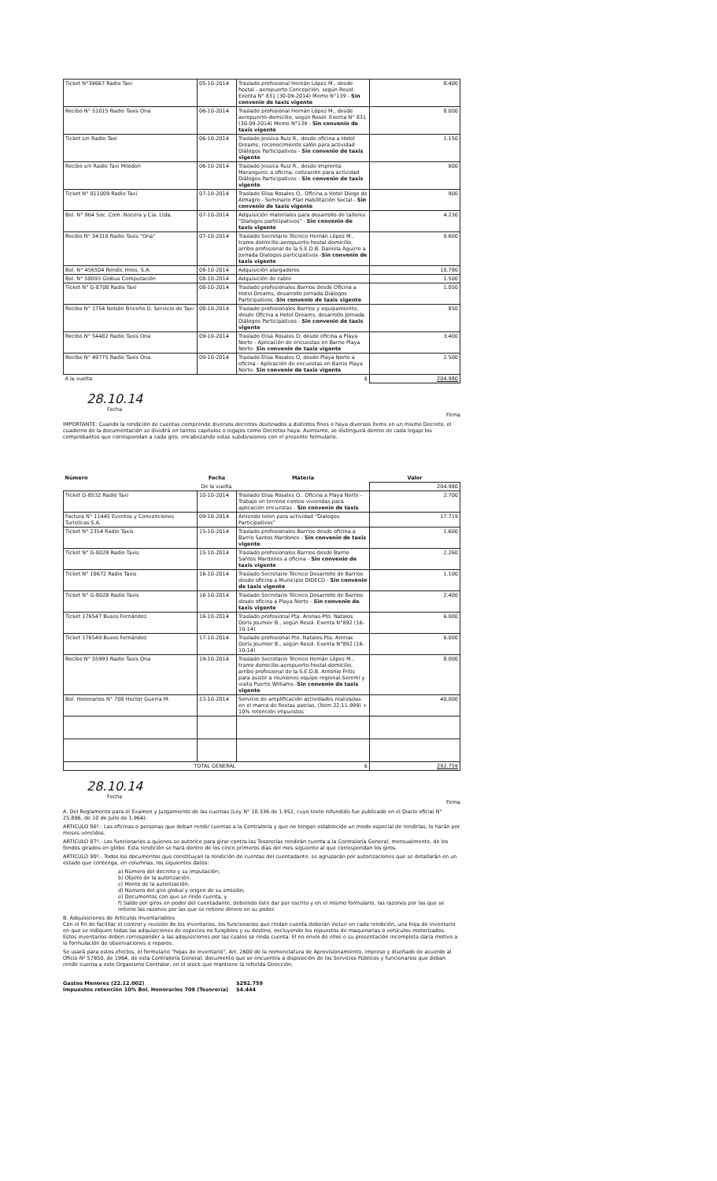| Ticket N°39667 Radio Taxi | 05-10-2014 | Traslado profesional Hernán López M., desde hostal - aeropuerto Concepción, según Resol. Exenta N° 831 (30-09-2014) Memo N°139 - Sin convenio de taxis vigente | 8.400 |
| Recibo N° 51015 Radio Taxis Ona | 06-10-2014 | Traslado profesional Hernán López M., desde aeropuerto-domicilio, según Resol. Exenta N° 831 (30-09-2014) Memo N°139 - Sin convenio de taxis vigente | 8.000 |
| Ticket s/n Radio Taxi | 06-10-2014 | Traslado Jessica Ruiz R., desde oficina a Hotel Dreams, reconocimiento salón para actividad Diálogos Participativos - Sin convenio de taxis vigente | 1.150 |
| Recibo s/n Radio Taxi Milodon | 06-10-2014 | Traslado Jessica Ruiz R., desde Imprenta Marangunic a oficina, cotización para actividad Diálogos Participativos - Sin convenio de taxis vigente | 800 |
| Ticket N° 011009 Radio Taxi | 07-10-2014 | Traslado Elisa Rosales O,. Oficina a Hotel Diego de Almagro - Seminario Plan Habilitación Social - Sin convenio de taxis vigente | 900 |
| Bol. N° 964 Soc. Com. Nocera y Cia. Ltda. | 07-10-2014 | Adquisición materiales para desarrollo de talleres "Dialogos participativos" - Sin convenio de taxis vigente | 4.230 |
| Recibo N° 54310 Radio Taxis "Ona" | 07-10-2014 | Traslado Secretario Técnico Hernán López M., tramo domicilio-aeropuerto-hostal-domicilio, arribo profesional de la S.E.D.B. Daniela Aguirre a Jornada Dialogos participativos - Sin convenio de taxis vigente | 9.600 |
| Bol. N° 456504 Rendic Hnos. S.A. | 08-10-2014 | Adquisición alargadores | 10.780 |
| Bol. N° 58093 Globus Computación | 08-10-2014 | Adquisición de cable | 1.500 |
| Ticket N° G-8708 Radio Taxi | 08-10-2014 | Traslado profesionales Barrios desde Oficina a Hotel Dreams, desarrollo Jornada Diálogos Participativos - Sin convenio de taxis vigente | 1.050 |
| Recibo N° 1754 Nelsón Briceño O. Servicio de Taxi | 08-10-2014 | Traslado profesionales Barrios y equipamiento, desde Oficina a Hotel Dreams, desarrollo Jornada Diálogos Participativos - Sin convenio de taxis vigente | 850 |
| Recibo N° 54482 Radio Taxis Ona | 09-10-2014 | Traslado Elisa Rosales O, desde oficina a Playa Norte - Aplicación de encuestas en Barrio Playa Norte- Sin convenio de taxis vigente | 3.400 |
| Recibo N° 49775 Radio Taxis Ona | 09-10-2014 | Traslado Elisa Rosales O, desde Playa Norte a oficina - Aplicación de encuestas en Barrio Playa Norte- Sin convenio de taxis vigente | 2.500 |
| A la vuelta $ | | | 204.980 |
28.10.14
Fecha
Firma
IMPORTANTE: Cuando la rendición de cuentas comprende diversos decretos destinados a distintos fines o haya diversos ítems en un mismo Decreto, el cuaderno de la documentación se dividirá en tantos capítulos o legajos como Decretos haya. Asimismo, se distinguirá dentro de cada legajo los comprobantes que correspondan a cada giro, encabezando estas subdivisiones con el presente formulario.
| Número | Fecha | Materia | Valor |
| --- | --- | --- | --- |
| De la vuelta | | | 204.980 |
| Ticket G-8532 Radio Taxi | 10-10-2014 | Traslado Elisa Rosales O,. Oficina a Playa Norte - Trabajo en terreno conteo viviendas para aplicación encuestas - Sin convenio de taxis | 2.700 |
| Factura N° 11445 Eventos y Convenciones Turisticas S.A. | 09-10-2014 | Arriendo telon para actividad "Dialogos Participativos" | 17.719 |
| Ticket N° 2354 Radio Taxis | 15-10-2014 | Traslado profesionales Barrios desde oficina a Barrio Santos Mardones - Sin convenio de taxis vigente | 1.600 |
| Ticket N° G-8028 Radio Taxis | 15-10-2014 | Traslado profesionales Barrios desde Barrio Santos Mardones a oficina - Sin convenio de taxis vigente | 2.260 |
| Ticket N° 10672 Radio Taxis | 16-10-2014 | Traslado Secretario Técnico Desarrollo de Barrios desde oficina a Municipio DIDECO - Sin convenio de taxis vigente | 1.100 |
| Ticket N° G-8028 Radio Taxis | 16-10-2014 | Traslado Secretario Técnico Desarrollo de Barrios desde oficina a Playa Norte - Sin convenio de taxis vigente | 2.400 |
| Ticket 176547 Buses Fernández | 16-10-2014 | Traslado profesional Pta. Arenas-Pto. Natales Doris Joumier B., según Resol. Exenta N°892 (16-10-14) | 6.000 |
| Ticket 176549 Buses Fernández | 17-10-2014 | Traslado profesional Pto. Natales-Pta. Arenas Doris Joumier B., según Resol. Exenta N°892 (16-10-14) | 6.000 |
| Recibo N° 55993 Radio Taxis Ona | 19-10-2014 | Traslado Secretario Técnico Hernán López M., tramo domicilio-aeropuerto-hostal-domicilio, arribo profesional de la S.E.D.B. Antonio Fritis para asistir a reuniones equipo regional-Seremi y visita Puerto Williams - Sin convenio de taxis vigente | 8.000 |
| Bol. Honorarios N° 708 Hector Guerra M. | 23-10-2014 | Servicio de amplificación actividades realizadas en el marco de fiestas patrias, (Ítem 22.11.999) + 10% retención impuestos | 40.000 |
| TOTAL GENERAL $ | | | 292.759 |
28.10.14
Fecha
Firma
A. Del Reglamento para el Examen y Juzgamiento de las cuentas (Ley N° 10.336 de 1.952, cuyo texto refundido fue publicado en el Diario oficial N° 25.886, de 10 de Julio de 1.964):
ARTICULO 86º.- Las oficinas o personas que deban rendir cuentas a la Contraloría y que no tengan establecido un modo especial de rendirlas, lo harán por meses vencidos.
ARTICULO 87º.- Los funcionarios a quienes se autorice para girar contra las Tesorerías rendirán cuenta a la Contraloría General, mensualmente, de los fondos girados en globo. Esta rendición se hará dentro de los cinco primeros días del mes siguiente al que correspondan los giros.
ARTICULO 90º.- Todos los documentos que constituyan la rendición de cuentas del cuentadante, se agruparán por autorizaciones que se detallarán en un estado que contenga, en columnas, los siguientes datos:
a) Número del decreto y su imputación;
b) Objeto de la autorización;
c) Monto de la autorización;
d) Número del giro global y origen de su emisión;
e) Documentos con que se rinde cuenta, y
f) Saldo por giros en poder del cuentadante, debiendo éste dar por escrito y en el mismo formulario, las razones por las que se retiene las razones por las que se retiene dinero en su poder.
B. Adquisiciones de Artículos Inventariables
Con el fin de facilitar el control y revisión de los inventarios, los funcionarios que rindan cuenta deberán incluir en cada rendición, una hoja de inventario en que se indiquen todas las adquisiciones de especies no fungibles y su destino, excluyendo los repuestos de maquinarias o vehículos motorizados. Estos inventarios deben corresponder a las adquisiciones por las cuales se rinda cuenta. El no envío de ellos o su presentación incompleta daría motivo a la formulación de observaciones o reparos.
Se usará para estos efectos, el formulario "hojas de inventario", Art. 2600 de la nomenclatura de Aprovisionamiento, impreso y diseñado de acuerdo al Oficio Nº 57850, de 1964, de esta Contraloría General, documento que se encuentra a disposición de los Servicios Públicos y funcionarios que deban rendir cuenta a este Organismo Contralor, en el stock que mantiene la referida Dirección.
Gastos Menores (22.12.002) $292.759 Impuestos retención 10% Bol. Honorarios 708 (Tesorería) $4.444